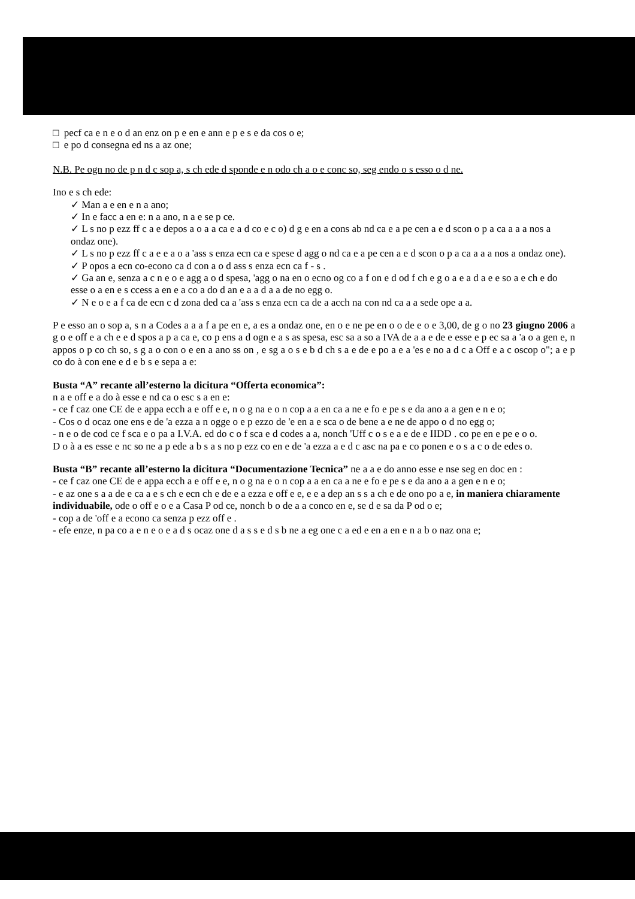□ pecf ca e n e o d an enz on p e en e ann e p e s e da cos o e;
□ e po d consegna ed ns a az one;
N.B. Pe ogn no de p n d c sop a, s ch ede d sponde e n odo ch a o e conc so, seg endo o s esso o d ne.
Ino e s ch ede:
✓ Man a e en e n a ano;
✓ In e facc a en e: n a ano, n a e se p ce.
✓ L s no p ezz ff c a e depos a o a a ca e a d co e c o) d g e en a cons ab nd ca e a pe cen a e d scon o p a ca a a a nos a ondaz one).
✓ L s no p ezz ff c a e e a o a 'ass s enza ecn ca e spese d agg o nd ca e a pe cen a e d scon o p a ca a a a nos a ondaz one).
✓ P opos a ecn co-econo ca d con a o d ass s enza ecn ca f - s .
✓ Ga an e, senza a c n e o e agg a o d spesa, 'agg o na en o ecno og co a f on e d od f ch e g o a e a d a e e so a e ch e do esse o a en e s ccess a en e a co a do d an e a a d a a de no egg o.
✓ N e o e a f ca de ecn c d zona ded ca a 'ass s enza ecn ca de a acch na con nd ca a a sede ope a a.
P e esso an o sop a, s n a Codes a a a f a pe en e, a es a ondaz one, en o e ne pe en o o de e o e 3,00, de g o no 23 giugno 2006 a g o e off e a ch e e d spos a p a ca e, co p ens a d ogn e a s as spesa, esc sa a so a IVA de a a e de e esse e p ec sa a 'a o a gen e, n appos o p co ch so, s g a o con o e en a ano ss on , e sg a o s e b d ch s a e de e po a e a 'es e no a d c a Off e a c oscop o"; a e p co do à con ene e d e b s e sepa a e:
Busta “A” recante all’esterno la dicitura “Offerta economica”:
n a e off e a do à esse e nd ca o esc s a en e:
- ce f caz one CE de e appa ecch a e off e e, n o g na e o n cop a a en ca a ne e fo e pe s e da ano a a gen e n e o;
- Cos o d ocaz one ens e de 'a ezza a n ogge o e p ezzo de 'e en a e sca o de bene a e ne de appo o d no egg o;
- n e o de cod ce f sca e o pa a I.V.A. ed do c o f sca e d codes a a, nonch 'Uff c o s e a e de e IIDD . co pe en e pe e o o.
D o à a es esse e nc so ne a p ede a b s a s no p ezz co en e de 'a ezza a e d c asc na pa e co ponen e o s a c o de edes o.
Busta “B” recante all’esterno la dicitura “Documentazione Tecnica” ne a a e do anno esse e nse seg en doc en :
- ce f caz one CE de e appa ecch a e off e e, n o g na e o n cop a a en ca a ne e fo e pe s e da ano a a gen e n e o;
- e az one s a a de e ca a e s ch e ecn ch e de e a ezza e off e e, e e a dep an s s a ch e de ono po a e, in maniera chiaramente individuabile, ode o off e o e a Casa P od ce, nonch b o de a a conco en e, se d e sa da P od o e;
- cop a de 'off e a econo ca senza p ezz off e .
- efe enze, n pa co a e n e o e a d s ocaz one d a s s e d s b ne a eg one c a ed e en a en e n a b o naz ona e;